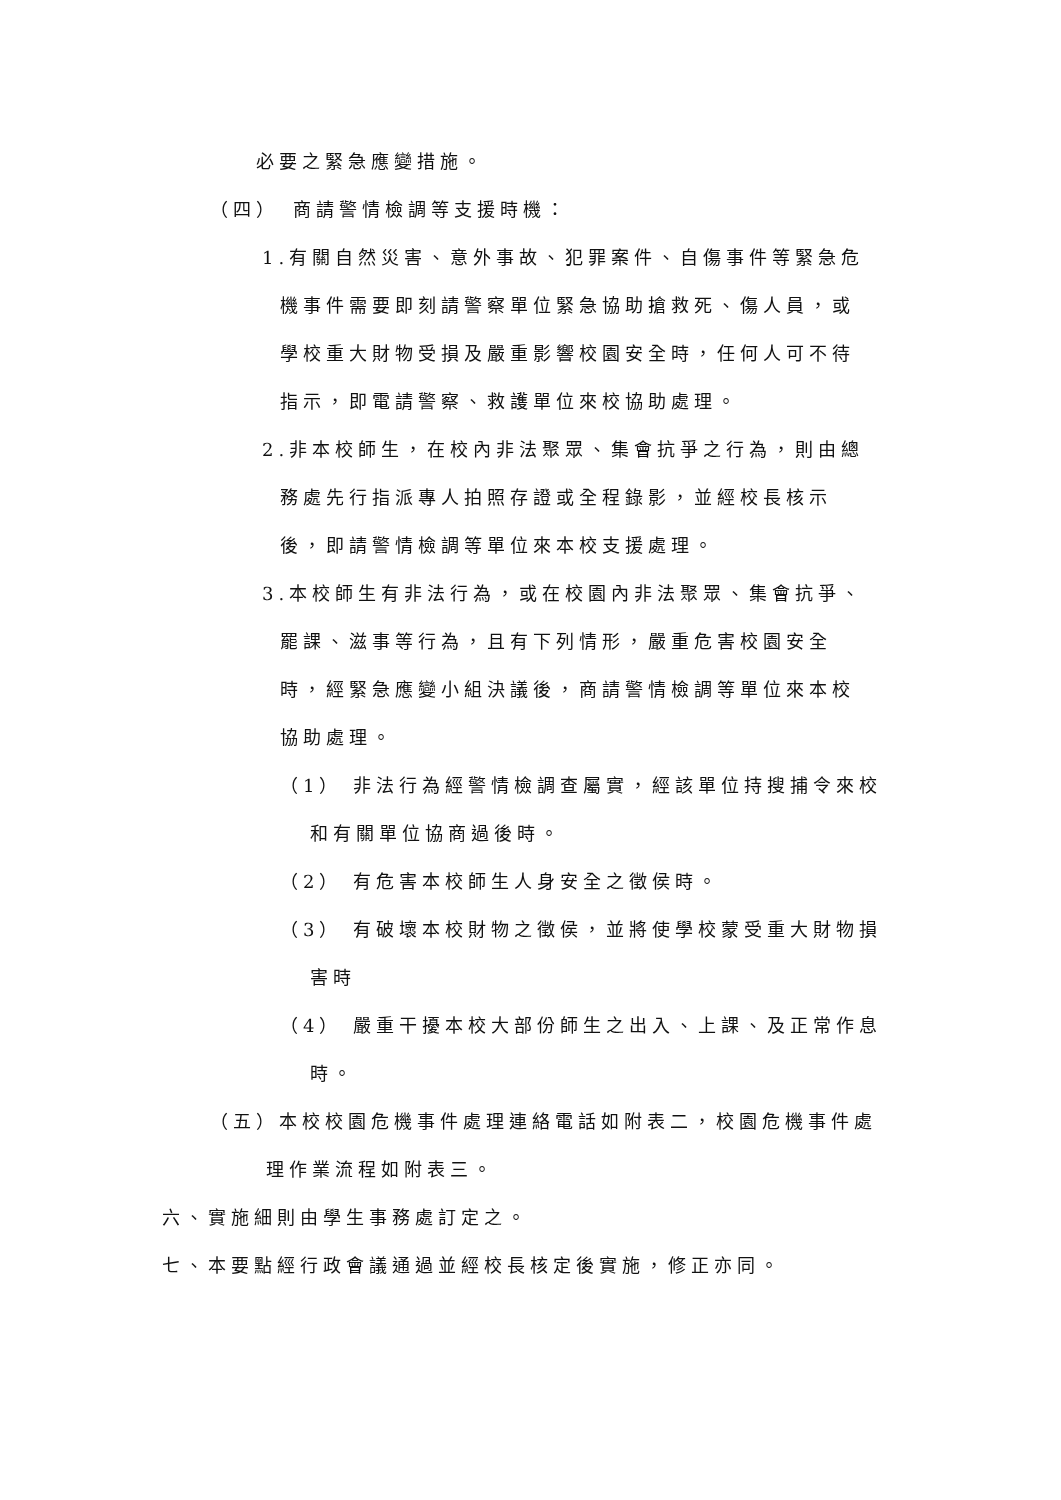必要之緊急應變措施。
（四）　商請警情檢調等支援時機：
1.有關自然災害、意外事故、犯罪案件、自傷事件等緊急危
機事件需要即刻請警察單位緊急協助搶救死、傷人員，或
學校重大財物受損及嚴重影響校園安全時，任何人可不待
指示，即電請警察、救護單位來校協助處理。
2.非本校師生，在校內非法聚眾、集會抗爭之行為，則由總
務處先行指派專人拍照存證或全程錄影，並經校長核示
後，即請警情檢調等單位來本校支援處理。
3.本校師生有非法行為，或在校園內非法聚眾、集會抗爭、
罷課、滋事等行為，且有下列情形，嚴重危害校園安全
時，經緊急應變小組決議後，商請警情檢調等單位來本校
協助處理。
（1） 非法行為經警情檢調查屬實，經該單位持搜捕令來校
和有關單位協商過後時。
（2） 有危害本校師生人身安全之徵侯時。
（3） 有破壞本校財物之徵侯，並將使學校蒙受重大財物損
害時
（4） 嚴重干擾本校大部份師生之出入、上課、及正常作息
時。
（五）本校校園危機事件處理連絡電話如附表二，校園危機事件處
理作業流程如附表三。
六、實施細則由學生事務處訂定之。
七、本要點經行政會議通過並經校長核定後實施，修正亦同。